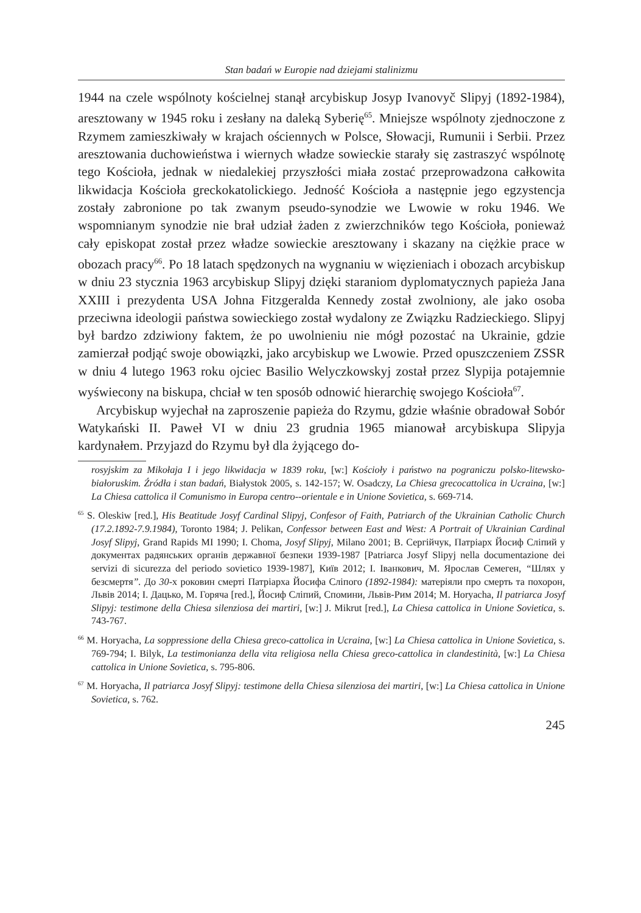Stan badań w Europie nad dziejami stalinizmu
1944 na czele wspólnoty kościelnej stanął arcybiskup Josyp Ivanovyč Slipyj (1892-1984), aresztowany w 1945 roku i zesłany na daleką Syberię<sup>65</sup>. Mniejsze wspólnoty zjednoczone z Rzymem zamieszkiwały w krajach ościennych w Polsce, Słowacji, Rumunii i Serbii. Przez aresztowania duchowieństwa i wiernych władze sowieckie starały się zastraszyć wspólnotę tego Kościoła, jednak w niedalekiej przyszłości miała zostać przeprowadzona całkowita likwidacja Kościoła greckokatolickiego. Jedność Kościoła a następnie jego egzystencja zostały zabronione po tak zwanym pseudo-synodzie we Lwowie w roku 1946. We wspomnianym synodzie nie brał udział żaden z zwierzchników tego Kościoła, ponieważ cały episkopat został przez władze sowieckie aresztowany i skazany na ciężkie prace w obozach pracy<sup>66</sup>. Po 18 latach spędzonych na wygnaniu w więzieniach i obozach arcybiskup w dniu 23 stycznia 1963 arcybiskup Slipyj dzięki staraniom dyplomatycznych papieża Jana XXIII i prezydenta USA Johna Fitzgeralda Kennedy został zwolniony, ale jako osoba przeciwna ideologii państwa sowieckiego został wydalony ze Związku Radzieckiego. Slipyj był bardzo zdziwiony faktem, że po uwolnieniu nie mógł pozostać na Ukrainie, gdzie zamierzał podjąć swoje obowiązki, jako arcybiskup we Lwowie. Przed opuszczeniem ZSSR w dniu 4 lutego 1963 roku ojciec Basilio Welyczkowskyj został przez Slypija potajemnie wyświecony na biskupa, chciał w ten sposób odnowić hierarchię swojego Kościoła<sup>67</sup>.
Arcybiskup wyjechał na zaproszenie papieża do Rzymu, gdzie właśnie obradował Sobór Watykański II. Paweł VI w dniu 23 grudnia 1965 mianował arcybiskupa Slipyja kardynałem. Przyjazd do Rzymu był dla żyjącego do-
rosyjskim za Mikołaja I i jego likwidacja w 1839 roku, [w:] Kościoły i państwo na pograniczu polsko-litewsko-białoruskim. Źródła i stan badań, Białystok 2005, s. 142-157; W. Osadczy, La Chiesa grecocattolica in Ucraina, [w:] La Chiesa cattolica il Comunismo in Europa centro--orientale e in Unione Sovietica, s. 669-714.
<sup>65</sup> S. Oleskiw [red.], His Beatitude Josyf Cardinal Slipyj, Confesor of Faith, Patriarch of the Ukrainian Catholic Church (17.2.1892-7.9.1984), Toronto 1984; J. Pelikan, Confessor between East and West: A Portrait of Ukrainian Cardinal Josyf Slipyj, Grand Rapids MI 1990; I. Choma, Josyf Slipyj, Milano 2001; В. Сергійчук, Патріарх Йосиф Сліпий у документах радянських органів державної безпеки 1939-1987 [Patriarca Josyf Slipyj nella documentazione dei servizi di sicurezza del periodo sovietico 1939-1987], Київ 2012; І. Іванкович, М. Ярослав Семеген, “Шлях у безсмертя”. До 30-х роковин смерті Патріарха Йосифа Сліпого (1892-1984): матеріяли про смерть та похорон, Львів 2014; І. Дацько, М. Горяча [red.], Йосиф Сліпий, Спомини, Львів-Рим 2014; M. Horyacha, Il patriarca Josyf Slipyj: testimone della Chiesa silenziosa dei martiri, [w:] J. Mikrut [red.], La Chiesa cattolica in Unione Sovietica, s. 743-767.
<sup>66</sup> M. Horyacha, La soppressione della Chiesa greco-cattolica in Ucraina, [w:] La Chiesa cattolica in Unione Sovietica, s. 769-794; I. Bilyk, La testimonianza della vita religiosa nella Chiesa greco-cattolica in clandestinità, [w:] La Chiesa cattolica in Unione Sovietica, s. 795-806.
<sup>67</sup> M. Horyacha, Il patriarca Josyf Slipyj: testimone della Chiesa silenziosa dei martiri, [w:] La Chiesa cattolica in Unione Sovietica, s. 762.
245